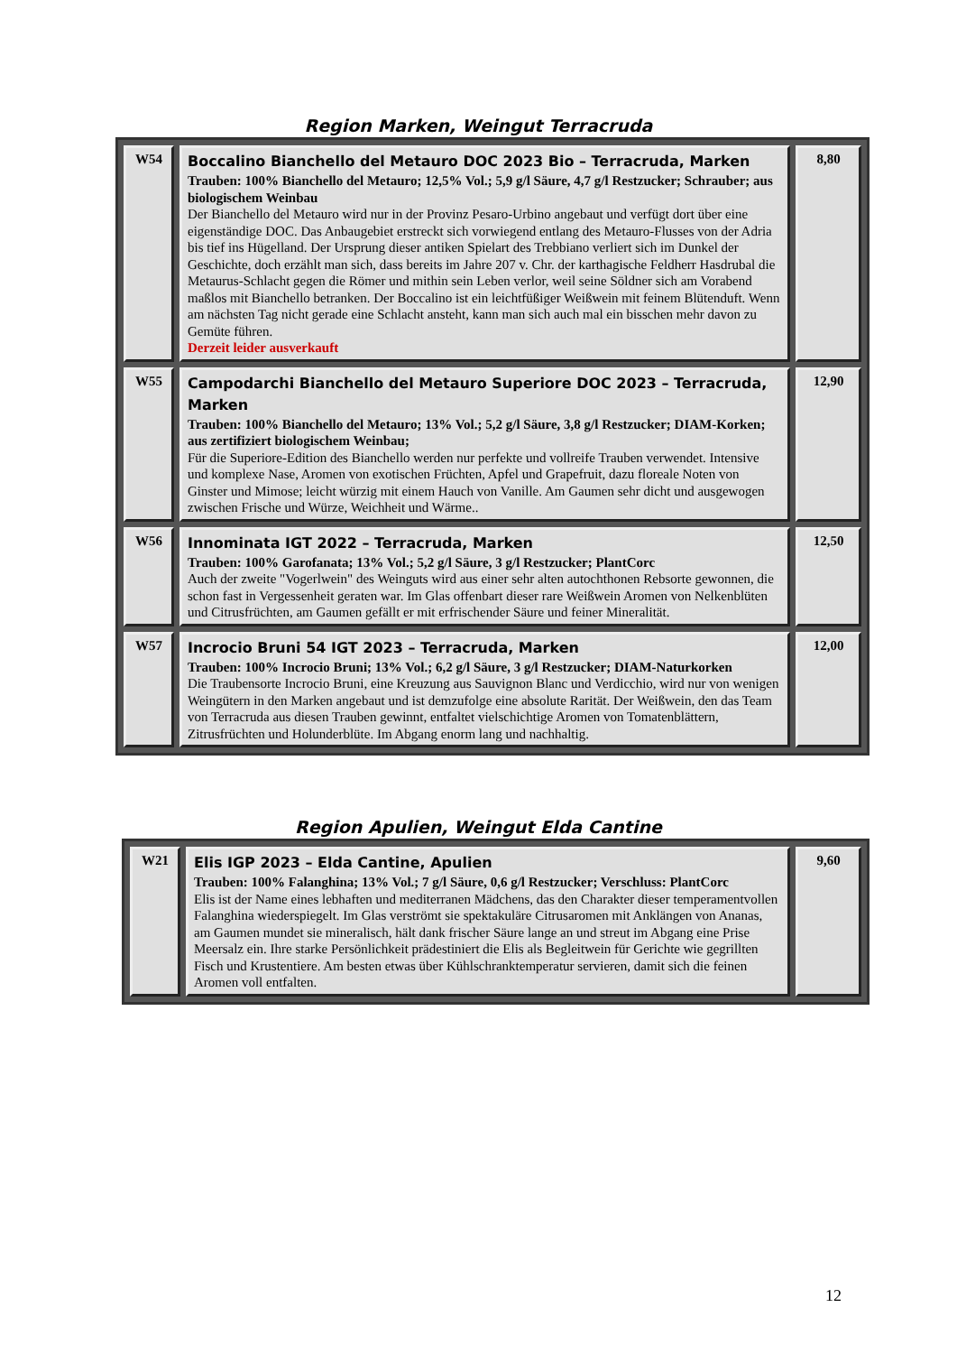Region Marken, Weingut Terracruda
| W54 | Boccalino Bianchello del Metauro DOC 2023 Bio – Terracruda, Marken Trauben: 100% Bianchello del Metauro; 12,5% Vol.; 5,9 g/l Säure, 4,7 g/l Restzucker; Schrauber; aus biologischem Weinbau Der Bianchello del Metauro wird nur in der Provinz Pesaro-Urbino angebaut und verfügt dort über eine eigenständige DOC. Das Anbaugebiet erstreckt sich vorwiegend entlang des Metauro-Flusses von der Adria bis tief ins Hügelland. Der Ursprung dieser antiken Spielart des Trebbiano verliert sich im Dunkel der Geschichte, doch erzählt man sich, dass bereits im Jahre 207 v. Chr. der karthagische Feldherr Hasdrubal die Metaurus-Schlacht gegen die Römer und mithin sein Leben verlor, weil seine Söldner sich am Vorabend maßlos mit Bianchello betranken. Der Boccalino ist ein leichtfüßiger Weißwein mit feinem Blütenduft. Wenn am nächsten Tag nicht gerade eine Schlacht ansteht, kann man sich auch mal ein bisschen mehr davon zu Gemüte führen. Derzeit leider ausverkauft | 8,80 |
| W55 | Campodarchi Bianchello del Metauro Superiore DOC 2023 – Terracruda, Marken Trauben: 100% Bianchello del Metauro; 13% Vol.; 5,2 g/l Säure, 3,8 g/l Restzucker; DIAM-Korken; aus zertifiziert biologischem Weinbau; Für die Superiore-Edition des Bianchello werden nur perfekte und vollreife Trauben verwendet. Intensive und komplexe Nase, Aromen von exotischen Früchten, Apfel und Grapefruit, dazu floreale Noten von Ginster und Mimose; leicht würzig mit einem Hauch von Vanille. Am Gaumen sehr dicht und ausgewogen zwischen Frische und Würze, Weichheit und Wärme.. | 12,90 |
| W56 | Innominata IGT 2022 – Terracruda, Marken Trauben: 100% Garofanata; 13% Vol.; 5,2 g/l Säure, 3 g/l Restzucker; PlantCorc Auch der zweite "Vogerlwein" des Weinguts wird aus einer sehr alten autochthonen Rebsorte gewonnen, die schon fast in Vergessenheit geraten war. Im Glas offenbart dieser rare Weißwein Aromen von Nelkenblüten und Citrusfrüchten, am Gaumen gefällt er mit erfrischender Säure und feiner Mineralität. | 12,50 |
| W57 | Incrocio Bruni 54 IGT 2023 – Terracruda, Marken Trauben: 100% Incrocio Bruni; 13% Vol.; 6,2 g/l Säure, 3 g/l Restzucker; DIAM-Naturkorken Die Traubensorte Incrocio Bruni, eine Kreuzung aus Sauvignon Blanc und Verdicchio, wird nur von wenigen Weingütern in den Marken angebaut und ist demzufolge eine absolute Rarität. Der Weißwein, den das Team von Terracruda aus diesen Trauben gewinnt, entfaltet vielschichtige Aromen von Tomatenblättern, Zitrusfrüchten und Holunderblüte. Im Abgang enorm lang und nachhaltig. | 12,00 |
Region Apulien, Weingut Elda Cantine
| W21 | Elis IGP 2023 – Elda Cantine, Apulien Trauben: 100% Falanghina; 13% Vol.; 7 g/l Säure, 0,6 g/l Restzucker; Verschluss: PlantCorc Elis ist der Name eines lebhaften und mediterranen Mädchens, das den Charakter dieser temperamentvollen Falanghina wiederspiegelt. Im Glas verströmt sie spektakuläre Citrusaromen mit Anklängen von Ananas, am Gaumen mundet sie mineralisch, hält dank frischer Säure lange an und streut im Abgang eine Prise Meersalz ein. Ihre starke Persönlichkeit prädestiniert die Elis als Begleitwein für Gerichte wie gegrillten Fisch und Krustentiere. Am besten etwas über Kühlschranktemperatur servieren, damit sich die feinen Aromen voll entfalten. | 9,60 |
12